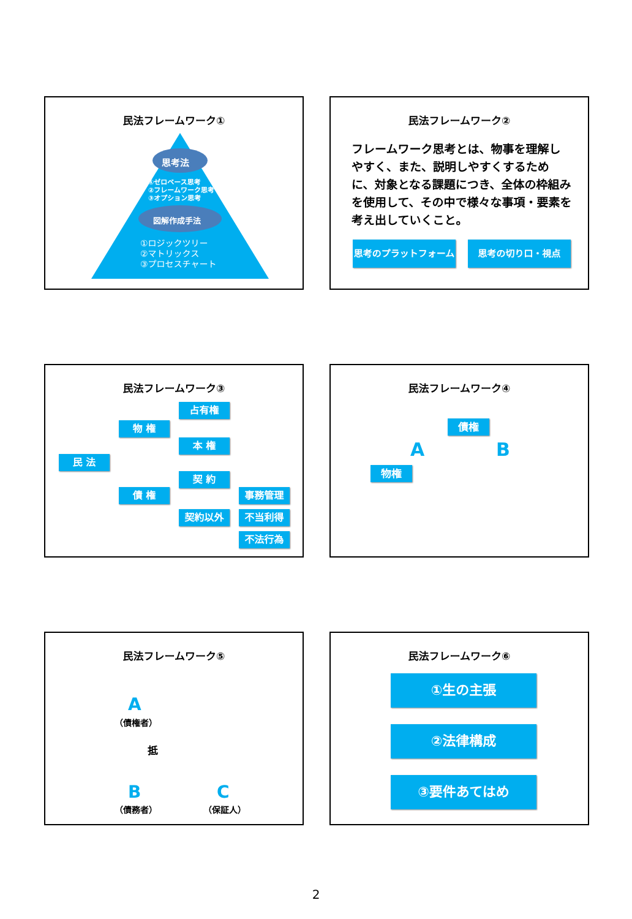民法フレームワーク①
思考法
①ゼロベース思考
②フレームワーク思考
③オプション思考
図解作成手法
①ロジックツリー
②マトリックス
③プロセスチャート
民法フレームワーク②
フレームワーク思考とは、物事を理解しやすく、また、説明しやすくするために、対象となる課題につき、全体の枠組みを使用して、その中で様々な事項・要素を考え出していくこと。
思考のプラットフォーム 思考の切り口・視点
民法フレームワーク③
民 法
物 権
債 権
占有権
本 権
契 約
契約以外
事務管理
不当利得
不法行為
民法フレームワーク④
債権
A B
物権
民法フレームワーク⑤
A
（債権者）
抵
B C
（債務者） （保証人）
民法フレームワーク⑥
①生の主張
②法律構成
③要件あてはめ
2